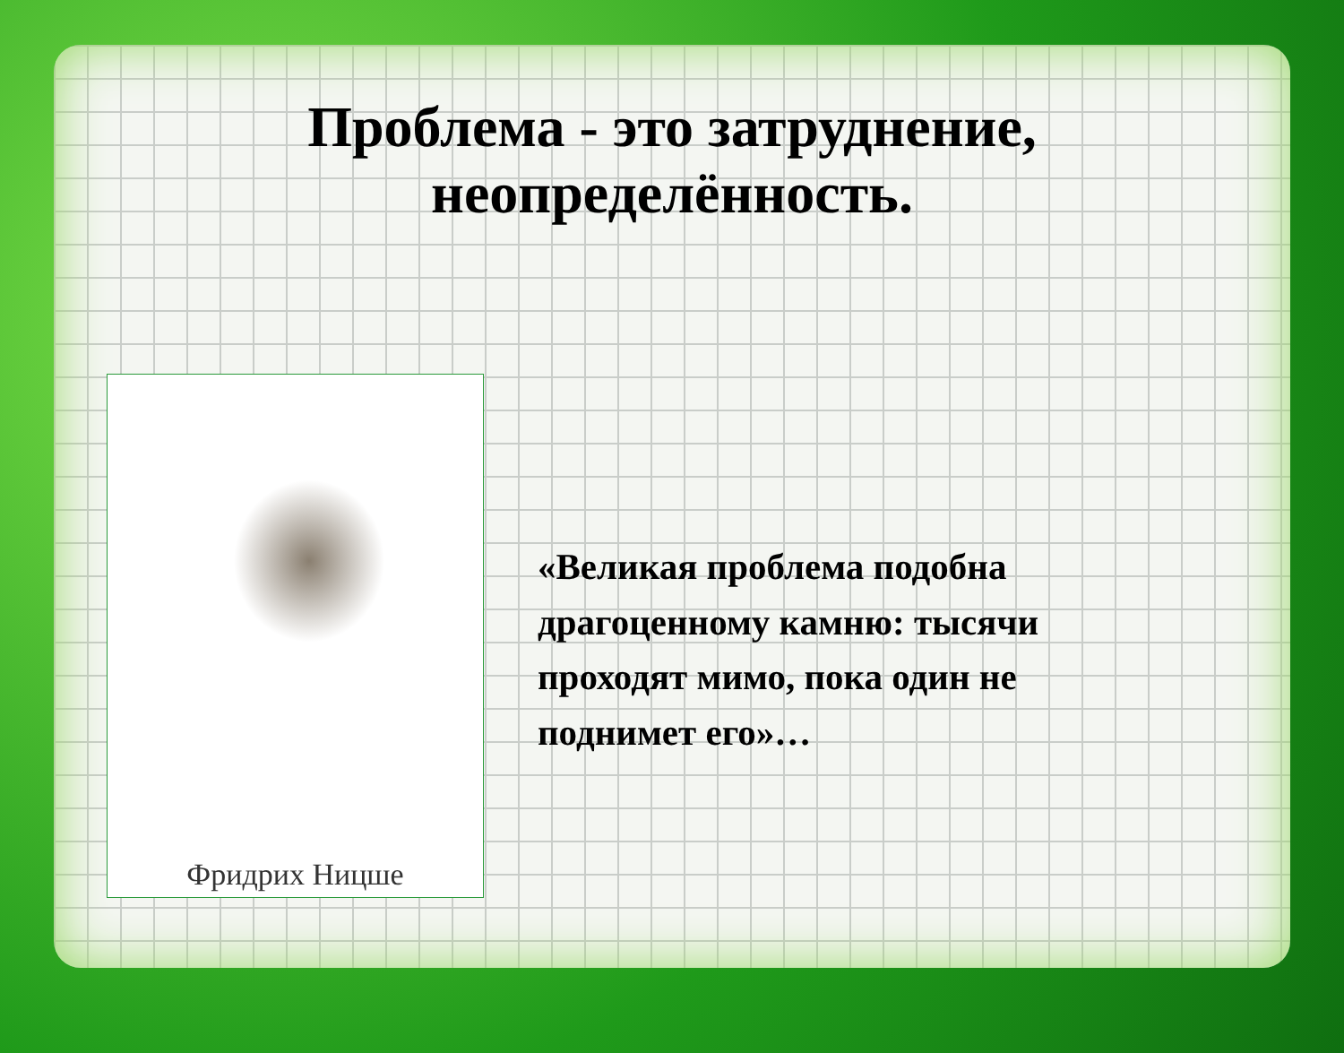Проблема - это затруднение,
неопределённость.
Фридрих Ницше
«Великая проблема подобна драгоценному камню: тысячи проходят мимо, пока один не поднимет его»…